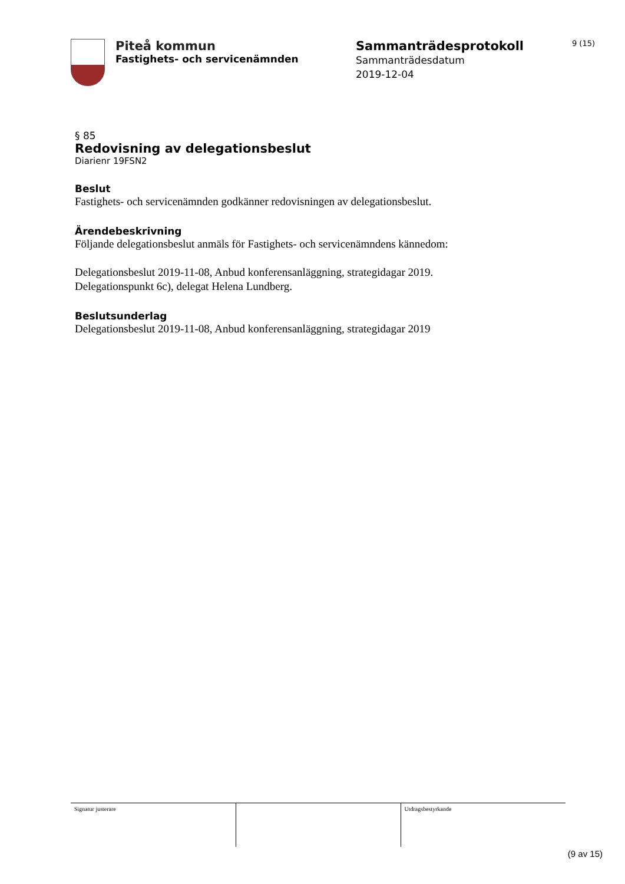Piteå kommun
Fastighets- och servicenämnden
Sammanträdesprotokoll
Sammanträdesdatum
2019-12-04
9 (15)
§ 85
Redovisning av delegationsbeslut
Diarienr 19FSN2
Beslut
Fastighets- och servicenämnden godkänner redovisningen av delegationsbeslut.
Ärendebeskrivning
Följande delegationsbeslut anmäls för Fastighets- och servicenämndens kännedom:
Delegationsbeslut 2019-11-08, Anbud konferensanläggning, strategidagar 2019.
Delegationspunkt 6c), delegat Helena Lundberg.
Beslutsunderlag
Delegationsbeslut 2019-11-08, Anbud konferensanläggning, strategidagar 2019
| Signatur justerare | | Utdragsbestyrkande |
(9 av 15)